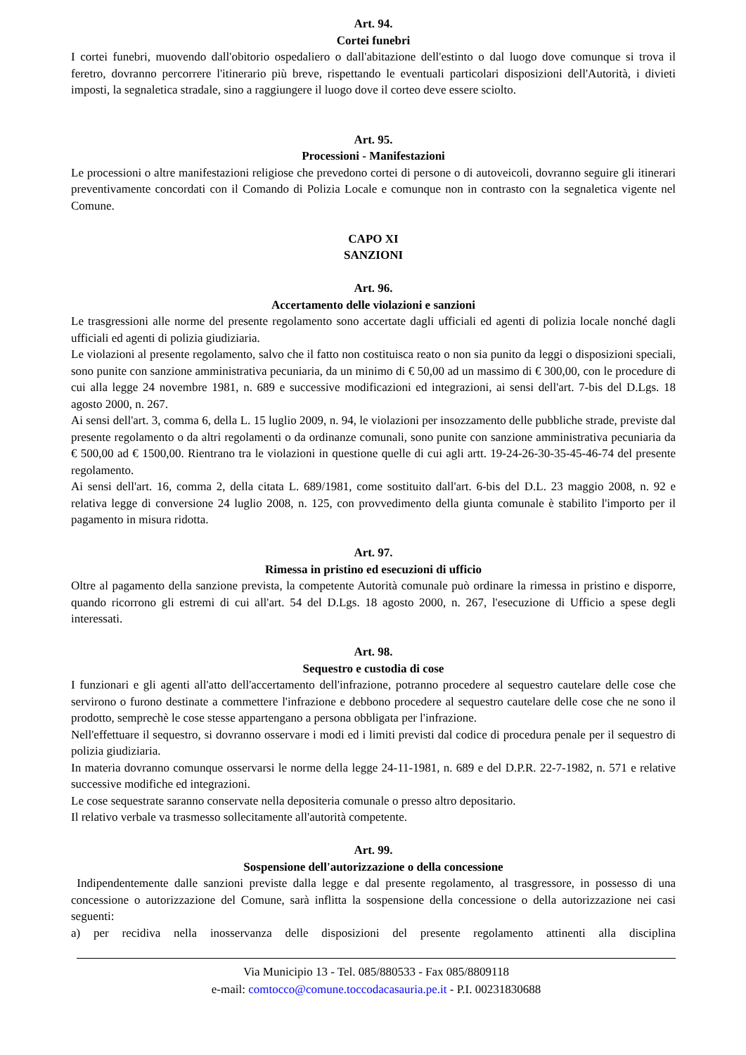Art. 94.
Cortei funebri
I cortei funebri, muovendo dall'obitorio ospedaliero o dall'abitazione dell'estinto o dal luogo dove comunque si trova il feretro, dovranno percorrere l'itinerario più breve, rispettando le eventuali particolari disposizioni dell'Autorità, i divieti imposti, la segnaletica stradale, sino a raggiungere il luogo dove il corteo deve essere sciolto.
Art. 95.
Processioni - Manifestazioni
Le processioni o altre manifestazioni religiose che prevedono cortei di persone o di autoveicoli, dovranno seguire gli itinerari preventivamente concordati con il Comando di Polizia Locale e comunque non in contrasto con la segnaletica vigente nel Comune.
CAPO XI
SANZIONI
Art. 96.
Accertamento delle violazioni e sanzioni
Le trasgressioni alle norme del presente regolamento sono accertate dagli ufficiali ed agenti di polizia locale nonché dagli ufficiali ed agenti di polizia giudiziaria.
Le violazioni al presente regolamento, salvo che il fatto non costituisca reato o non sia punito da leggi o disposizioni speciali, sono punite con sanzione amministrativa pecuniaria, da un minimo di € 50,00 ad un massimo di € 300,00, con le procedure di cui alla legge 24 novembre 1981, n. 689 e successive modificazioni ed integrazioni, ai sensi dell'art. 7-bis del D.Lgs. 18 agosto 2000, n. 267.
Ai sensi dell'art. 3, comma 6, della L. 15 luglio 2009, n. 94, le violazioni per insozzamento delle pubbliche strade, previste dal presente regolamento o da altri regolamenti o da ordinanze comunali, sono punite con sanzione amministrativa pecuniaria da € 500,00 ad € 1500,00. Rientrano tra le violazioni in questione quelle di cui agli artt. 19-24-26-30-35-45-46-74 del presente regolamento.
Ai sensi dell'art. 16, comma 2, della citata L. 689/1981, come sostituito dall'art. 6-bis del D.L. 23 maggio 2008, n. 92 e relativa legge di conversione 24 luglio 2008, n. 125, con provvedimento della giunta comunale è stabilito l'importo per il pagamento in misura ridotta.
Art. 97.
Rimessa in pristino ed esecuzioni di ufficio
Oltre al pagamento della sanzione prevista, la competente Autorità comunale può ordinare la rimessa in pristino e disporre, quando ricorrono gli estremi di cui all'art. 54 del D.Lgs. 18 agosto 2000, n. 267, l'esecuzione di Ufficio a spese degli interessati.
Art. 98.
Sequestro e custodia di cose
I funzionari e gli agenti all'atto dell'accertamento dell'infrazione, potranno procedere al sequestro cautelare delle cose che servirono o furono destinate a commettere l'infrazione e debbono procedere al sequestro cautelare delle cose che ne sono il prodotto, semprechè le cose stesse appartengano a persona obbligata per l'infrazione.
Nell'effettuare il sequestro, si dovranno osservare i modi ed i limiti previsti dal codice di procedura penale per il sequestro di polizia giudiziaria.
In materia dovranno comunque osservarsi le norme della legge 24-11-1981, n. 689 e del D.P.R. 22-7-1982, n. 571 e relative successive modifiche ed integrazioni.
Le cose sequestrate saranno conservate nella depositeria comunale o presso altro depositario.
Il relativo verbale va trasmesso sollecitamente all'autorità competente.
Art. 99.
Sospensione dell'autorizzazione o della concessione
Indipendentemente dalle sanzioni previste dalla legge e dal presente regolamento, al trasgressore, in possesso di una concessione o autorizzazione del Comune, sarà inflitta la sospensione della concessione o della autorizzazione nei casi seguenti:
a) per recidiva nella inosservanza delle disposizioni del presente regolamento attinenti alla disciplina
Via Municipio 13 - Tel. 085/880533 - Fax 085/8809118
e-mail: comtocco@comune.toccodacasauria.pe.it - P.I. 00231830688